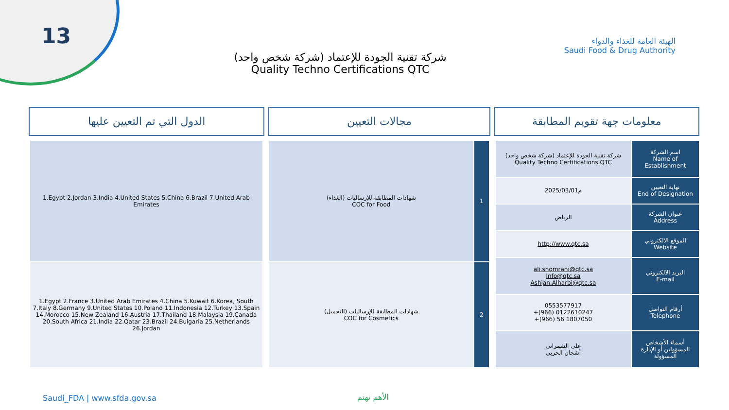13
الهيئة العامة للغذاء والدواء
Saudi Food & Drug Authority
شركة تقنية الجودة للإعتماد (شركة شخص واحد)
Quality Techno Certifications QTC
الدول التي تم التعيين عليها مجالات التعيين معلومات جهة تقويم المطابقة
| 1.Egypt 2.Jordan 3.India 4.United States 5.China 6.Brazil 7.United Arab Emirates |
| 1.Egypt 2.France 3.United Arab Emirates 4.China 5.Kuwait 6.Korea, South 7.Italy 8.Germany 9.United States 10.Poland 11.Indonesia 12.Turkey 13.Spain 14.Morocco 15.New Zealand 16.Austria 17.Thailand 18.Malaysia 19.Canada 20.South Africa 21.India 22.Qatar 23.Brazil 24.Bulgaria 25.Netherlands 26.Jordan |
| شهادات المطابقة للإرساليات (الغذاء) COC for Food | 1 |
| شهادات المطابقة للإرساليات (التجميل) COC for Cosmetics | 2 |
| شركة تقنية الجودة للإعتماد (شركة شخص واحد) Quality Techno Certifications QTC | اسم الشركة Name of Establishment |
| 2025/03/01م | نهاية التعيين End of Designation |
| الرياض | عنوان الشركة Address |
| http://www.qtc.sa | الموقع الالكتروني Website |
| ali.shomrani@qtc.sa Info@qtc.sa Ashjan.Alharbi@qtc.sa | البريد الالكتروني E-mail |
| 0553577917 +(966) 0122610247 +(966) 56 1807050 | أرقام التواصل Telephone |
| علي الشمراني أشجان الحربي | أسماء الأشخاص المسؤولين أو الإدارة المسؤولة |
Saudi_FDA | www.sfda.gov.sa الأهم نهتم